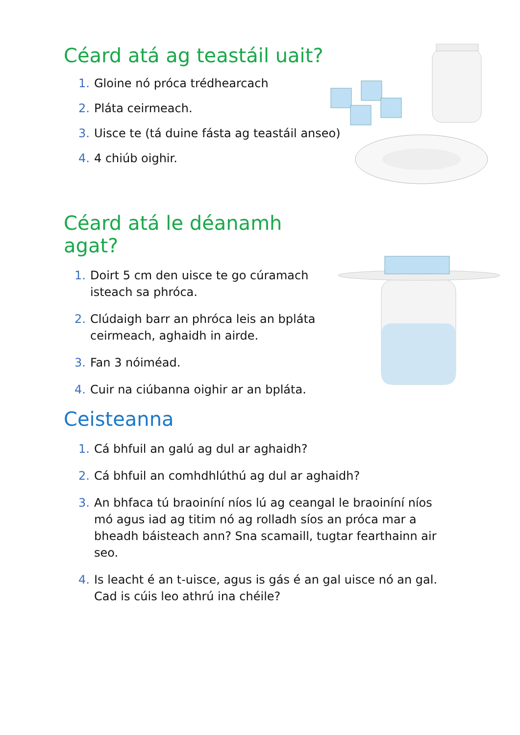Céard atá ag teastáil uait?
1. Gloine nó próca trédhearcach
2. Pláta ceirmeach.
3. Uisce te (tá duine fásta ag teastáil anseo)
4. 4 chiúb oighir.
Céard atá le déanamh agat?
1. Doirt 5 cm den uisce te go cúramach isteach sa phróca.
2. Clúdaigh barr an phróca leis an bpláta ceirmeach, aghaidh in airde.
3. Fan 3 nóiméad.
4. Cuir na ciúbanna oighir ar an bpláta.
Ceisteanna
1. Cá bhfuil an galú ag dul ar aghaidh?
2. Cá bhfuil an comhdhlúthú ag dul ar aghaidh?
3. An bhfaca tú braoiníní níos lú ag ceangal le braoiníní níos mó agus iad ag titim nó ag rolladh síos an próca mar a bheadh báisteach ann? Sna scamaill, tugtar fearthainn air seo.
4. Is leacht é an t-uisce, agus is gás é an gal uisce nó an gal. Cad is cúis leo athrú ina chéile?